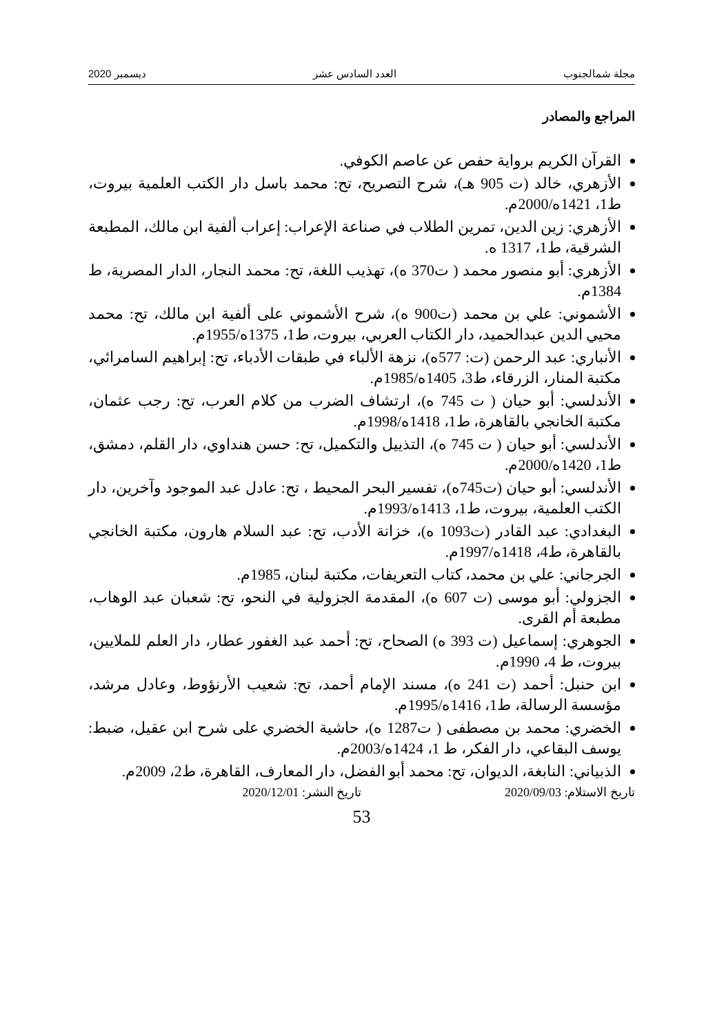مجلة شمالجنوب العدد السادس عشر ديسمبر 2020
المراجع والمصادر
القرآن الكريم برواية حفص عن عاصم الكوفي.
الأزهري، خالد (ت 905 هـ)، شرح التصريح، تح: محمد باسل دار الكتب العلمية بيروت، ط1، 1421ه/2000م.
الأزهري: زين الدين، تمرين الطلاب في صناعة الإعراب: إعراب ألفية ابن مالك، المطبعة الشرقية، ط1، 1317 ه.
الأزهري: أبو منصور محمد ( ت370 ه)، تهذيب اللغة، تح: محمد النجار، الدار المصرية، ط 1384م.
الأشموني: علي بن محمد (ت900 ه)، شرح الأشموني على ألفية ابن مالك، تح: محمد محيي الدين عبدالحميد، دار الكتاب العربي، بيروت، ط1، 1375ه/1955م.
الأنباري: عبد الرحمن (ت: 577ه)، نزهة الألباء في طبقات الأدباء، تح: إبراهيم السامرائي، مكتبة المنار، الزرقاء، ط3، 1405ه/1985م.
الأندلسي: أبو حيان ( ت 745 ه)، ارتشاف الضرب من كلام العرب، تح: رجب عثمان، مكتبة الخانجي بالقاهرة، ط1، 1418ه/1998م.
الأندلسي: أبو حيان ( ت 745 ه)، التذييل والتكميل، تح: حسن هنداوي، دار القلم، دمشق، ط1، 1420ه/2000م.
الأندلسي: أبو حيان (ت745ه)، تفسير البحر المحيط ، تح: عادل عبد الموجود وآخرين، دار الكتب العلمية، بيروت، ط1، 1413ه/1993م.
البغدادي: عبد القادر (ت1093 ه)، خزانة الأدب، تح: عبد السلام هارون، مكتبة الخانجي بالقاهرة، ط4، 1418ه/1997م.
الجرجاني: علي بن محمد، كتاب التعريفات، مكتبة لبنان، 1985م.
الجزولي: أبو موسى (ت 607 ه)، المقدمة الجزولية في النحو، تح: شعبان عبد الوهاب، مطبعة أم القرى.
الجوهري: إسماعيل (ت 393 ه) الصحاح، تح: أحمد عبد الغفور عطار، دار العلم للملايين، بيروت، ط 4، 1990م.
ابن حنبل: أحمد (ت 241 ه)، مسند الإمام أحمد، تح: شعيب الأرنؤوط، وعادل مرشد، مؤسسة الرسالة، ط1، 1416ه/1995م.
الخضري: محمد بن مصطفى ( ت1287 ه)، حاشية الخضري على شرح ابن عقيل، ضبط: يوسف البقاعي، دار الفكر، ط 1، 1424ه/2003م.
الذبياني: النابغة، الديوان، تح: محمد أبو الفضل، دار المعارف، القاهرة، ط2، 2009م.
تاريخ الاستلام: 2020/09/03 تاريخ النشر: 2020/12/01
53